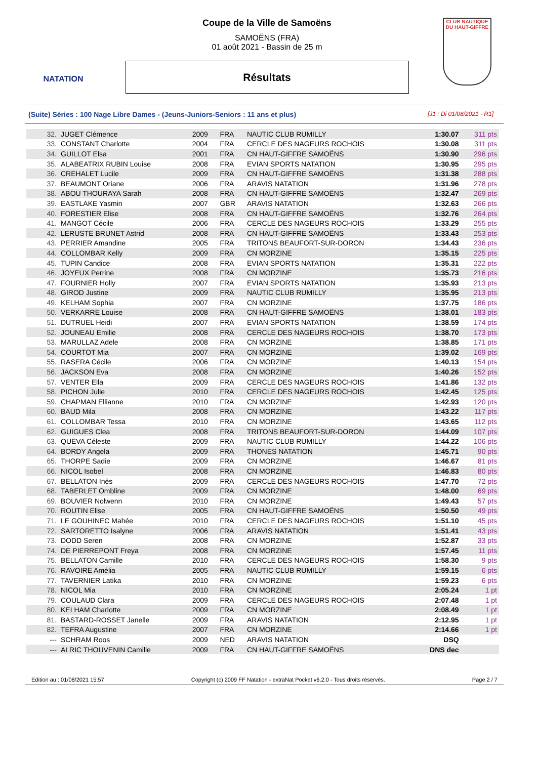NATATION
Coupe de la Ville de Samoëns
SAMOËNS (FRA)
01 août 2021 - Bassin de 25 m
Résultats
CLUB NAUTIQUE DU HAUT-GIFFRE
(Suite) Séries : 100 Nage Libre Dames - (Jeuns-Juniors-Seniors : 11 ans et plus) [J1 : Di 01/08/2021 - R1]
| 32. | JUGET Clémence | 2009 | FRA | NAUTIC CLUB RUMILLY | 1:30.07 | 311 pts |
| 33. | CONSTANT Charlotte | 2004 | FRA | CERCLE DES NAGEURS ROCHOIS | 1:30.08 | 311 pts |
| 34. | GUILLOT Elsa | 2001 | FRA | CN HAUT-GIFFRE SAMOËNS | 1:30.90 | 296 pts |
| 35. | ALABEATRIX RUBIN Louise | 2008 | FRA | EVIAN SPORTS NATATION | 1:30.95 | 295 pts |
| 36. | CREHALET Lucile | 2009 | FRA | CN HAUT-GIFFRE SAMOËNS | 1:31.38 | 288 pts |
| 37. | BEAUMONT Oriane | 2006 | FRA | ARAVIS NATATION | 1:31.96 | 278 pts |
| 38. | ABOU THOURAYA Sarah | 2008 | FRA | CN HAUT-GIFFRE SAMOËNS | 1:32.47 | 269 pts |
| 39. | EASTLAKE Yasmin | 2007 | GBR | ARAVIS NATATION | 1:32.63 | 266 pts |
| 40. | FORESTIER Elise | 2008 | FRA | CN HAUT-GIFFRE SAMOËNS | 1:32.76 | 264 pts |
| 41. | MANGOT Cécile | 2006 | FRA | CERCLE DES NAGEURS ROCHOIS | 1:33.29 | 255 pts |
| 42. | LERUSTE BRUNET Astrid | 2008 | FRA | CN HAUT-GIFFRE SAMOËNS | 1:33.43 | 253 pts |
| 43. | PERRIER Amandine | 2005 | FRA | TRITONS BEAUFORT-SUR-DORON | 1:34.43 | 236 pts |
| 44. | COLLOMBAR Kelly | 2009 | FRA | CN MORZINE | 1:35.15 | 225 pts |
| 45. | TUPIN Candice | 2008 | FRA | EVIAN SPORTS NATATION | 1:35.31 | 222 pts |
| 46. | JOYEUX Perrine | 2008 | FRA | CN MORZINE | 1:35.73 | 216 pts |
| 47. | FOURNIER Holly | 2007 | FRA | EVIAN SPORTS NATATION | 1:35.93 | 213 pts |
| 48. | GIROD Justine | 2009 | FRA | NAUTIC CLUB RUMILLY | 1:35.95 | 213 pts |
| 49. | KELHAM Sophia | 2007 | FRA | CN MORZINE | 1:37.75 | 186 pts |
| 50. | VERKARRE Louise | 2008 | FRA | CN HAUT-GIFFRE SAMOËNS | 1:38.01 | 183 pts |
| 51. | DUTRUEL Heidi | 2007 | FRA | EVIAN SPORTS NATATION | 1:38.59 | 174 pts |
| 52. | JOUNEAU Emilie | 2008 | FRA | CERCLE DES NAGEURS ROCHOIS | 1:38.70 | 173 pts |
| 53. | MARULLAZ Adele | 2008 | FRA | CN MORZINE | 1:38.85 | 171 pts |
| 54. | COURTOT Mia | 2007 | FRA | CN MORZINE | 1:39.02 | 169 pts |
| 55. | RASERA Cécile | 2006 | FRA | CN MORZINE | 1:40.13 | 154 pts |
| 56. | JACKSON Eva | 2008 | FRA | CN MORZINE | 1:40.26 | 152 pts |
| 57. | VENTER Ella | 2009 | FRA | CERCLE DES NAGEURS ROCHOIS | 1:41.86 | 132 pts |
| 58. | PICHON Julie | 2010 | FRA | CERCLE DES NAGEURS ROCHOIS | 1:42.45 | 125 pts |
| 59. | CHAPMAN Ellianne | 2010 | FRA | CN MORZINE | 1:42.93 | 120 pts |
| 60. | BAUD Mila | 2008 | FRA | CN MORZINE | 1:43.22 | 117 pts |
| 61. | COLLOMBAR Tessa | 2010 | FRA | CN MORZINE | 1:43.65 | 112 pts |
| 62. | GUIGUES Clea | 2008 | FRA | TRITONS BEAUFORT-SUR-DORON | 1:44.09 | 107 pts |
| 63. | QUEVA Céleste | 2009 | FRA | NAUTIC CLUB RUMILLY | 1:44.22 | 106 pts |
| 64. | BORDY Angela | 2009 | FRA | THONES NATATION | 1:45.71 | 90 pts |
| 65. | THORPE Sadie | 2009 | FRA | CN MORZINE | 1:46.67 | 81 pts |
| 66. | NICOL Isobel | 2008 | FRA | CN MORZINE | 1:46.83 | 80 pts |
| 67. | BELLATON Inès | 2009 | FRA | CERCLE DES NAGEURS ROCHOIS | 1:47.70 | 72 pts |
| 68. | TABERLET Ombline | 2009 | FRA | CN MORZINE | 1:48.00 | 69 pts |
| 69. | BOUVIER Nolwenn | 2010 | FRA | CN MORZINE | 1:49.43 | 57 pts |
| 70. | ROUTIN Elise | 2005 | FRA | CN HAUT-GIFFRE SAMOËNS | 1:50.50 | 49 pts |
| 71. | LE GOUHINEC Mahée | 2010 | FRA | CERCLE DES NAGEURS ROCHOIS | 1:51.10 | 45 pts |
| 72. | SARTORETTO Isalyne | 2006 | FRA | ARAVIS NATATION | 1:51.41 | 43 pts |
| 73. | DODD Seren | 2008 | FRA | CN MORZINE | 1:52.87 | 33 pts |
| 74. | DE PIERREPONT Freya | 2008 | FRA | CN MORZINE | 1:57.45 | 11 pts |
| 75. | BELLATON Camille | 2010 | FRA | CERCLE DES NAGEURS ROCHOIS | 1:58.30 | 9 pts |
| 76. | RAVOIRE Amélia | 2005 | FRA | NAUTIC CLUB RUMILLY | 1:59.15 | 6 pts |
| 77. | TAVERNIER Latika | 2010 | FRA | CN MORZINE | 1:59.23 | 6 pts |
| 78. | NICOL Mia | 2010 | FRA | CN MORZINE | 2:05.24 | 1 pt |
| 79. | COULAUD Clara | 2009 | FRA | CERCLE DES NAGEURS ROCHOIS | 2:07.48 | 1 pt |
| 80. | KELHAM Charlotte | 2009 | FRA | CN MORZINE | 2:08.49 | 1 pt |
| 81. | BASTARD-ROSSET Janelle | 2009 | FRA | ARAVIS NATATION | 2:12.95 | 1 pt |
| 82. | TEFRA Augustine | 2007 | FRA | CN MORZINE | 2:14.66 | 1 pt |
| --- | SCHRAM Roos | 2009 | NED | ARAVIS NATATION | DSQ | |
| --- | ALRIC THOUVENIN Camille | 2009 | FRA | CN HAUT-GIFFRE SAMOËNS | DNS dec | |
Edition au : 01/08/2021 15:57 Copyright (c) 2009 FF Natation - extraNat Pocket v6.2.0 - Tous droits réservés. Page 2 / 7